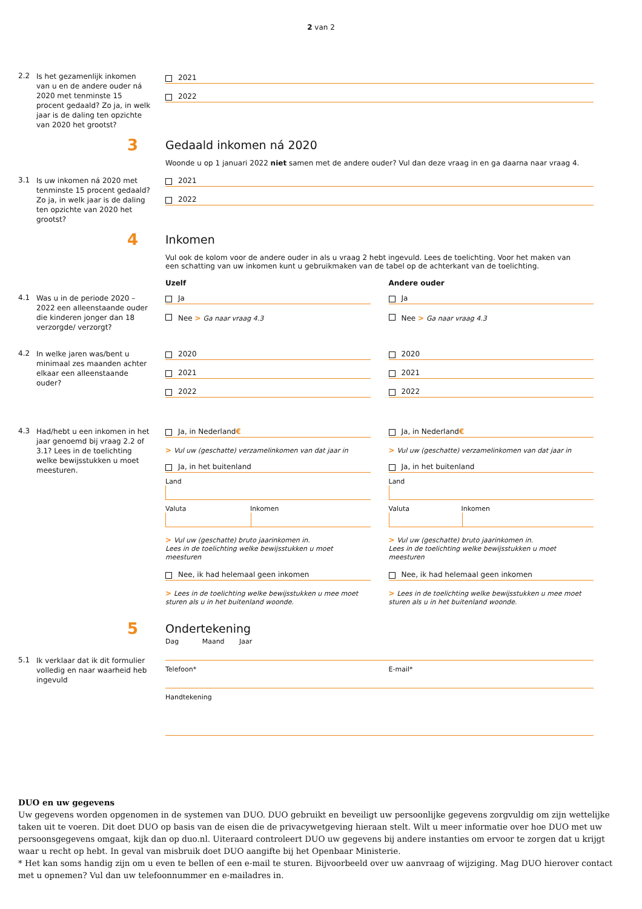2 van 2
2.2
Is het gezamenlijk inkomen van u en de andere ouder ná 2020 met tenminste 15 procent gedaald? Zo ja, in welk jaar is de daling ten opzichte van 2020 het grootst?
2021
2022
3
Gedaald inkomen ná 2020
Woonde u op 1 januari 2022 niet samen met de andere ouder? Vul dan deze vraag in en ga daarna naar vraag 4.
3.1
Is uw inkomen ná 2020 met tenminste 15 procent gedaald? Zo ja, in welk jaar is de daling ten opzichte van 2020 het grootst?
2021
2022
4
Inkomen
Vul ook de kolom voor de andere ouder in als u vraag 2 hebt ingevuld. Lees de toelichting. Voor het maken van een schatting van uw inkomen kunt u gebruikmaken van de tabel op de achterkant van de toelichting.
Uzelf Andere ouder
4.1
Was u in de periode 2020 – 2022 een alleenstaande ouder die kinderen jonger dan 18 verzorgde/ verzorgt?
Ja
Nee > Ga naar vraag 4.3
Ja
Nee > Ga naar vraag 4.3
4.2
In welke jaren was/bent u minimaal zes maanden achter elkaar een alleenstaande ouder?
2020
2021
2022
2020
2021
2022
4.3
Had/hebt u een inkomen in het jaar genoemd bij vraag 2.2 of 3.1? Lees in de toelichting welke bewijsstukken u moet meesturen.
Ja, in Nederland €
> Vul uw (geschatte) verzamelinkomen van dat jaar in
Ja, in het buitenland
Land
Valuta Inkomen
> Vul uw (geschatte) bruto jaarinkomen in.
Lees in de toelichting welke bewijsstukken u moet meesturen
Nee, ik had helemaal geen inkomen
> Lees in de toelichting welke bewijsstukken u mee moet sturen als u in het buitenland woonde.
Ja, in Nederland €
> Vul uw (geschatte) verzamelinkomen van dat jaar in
Ja, in het buitenland
Land
Valuta Inkomen
> Vul uw (geschatte) bruto jaarinkomen in.
Lees in de toelichting welke bewijsstukken u moet meesturen
Nee, ik had helemaal geen inkomen
> Lees in de toelichting welke bewijsstukken u mee moet sturen als u in het buitenland woonde.
5
Ondertekening
5.1
Ik verklaar dat ik dit formulier volledig en naar waarheid heb ingevuld
Dag Maand Jaar
Telefoon* E-mail*
Handtekening
DUO en uw gegevens
Uw gegevens worden opgenomen in de systemen van DUO. DUO gebruikt en beveiligt uw persoonlijke gegevens zorgvuldig om zijn wettelijke taken uit te voeren. Dit doet DUO op basis van de eisen die de privacywetgeving hieraan stelt. Wilt u meer informatie over hoe DUO met uw persoonsgegevens omgaat, kijk dan op duo.nl. Uiteraard controleert DUO uw gegevens bij andere instanties om ervoor te zorgen dat u krijgt waar u recht op hebt. In geval van misbruik doet DUO aangifte bij het Openbaar Ministerie.
* Het kan soms handig zijn om u even te bellen of een e-mail te sturen. Bijvoorbeeld over uw aanvraag of wijziging. Mag DUO hierover contact met u opnemen? Vul dan uw telefoonnummer en e-mailadres in.